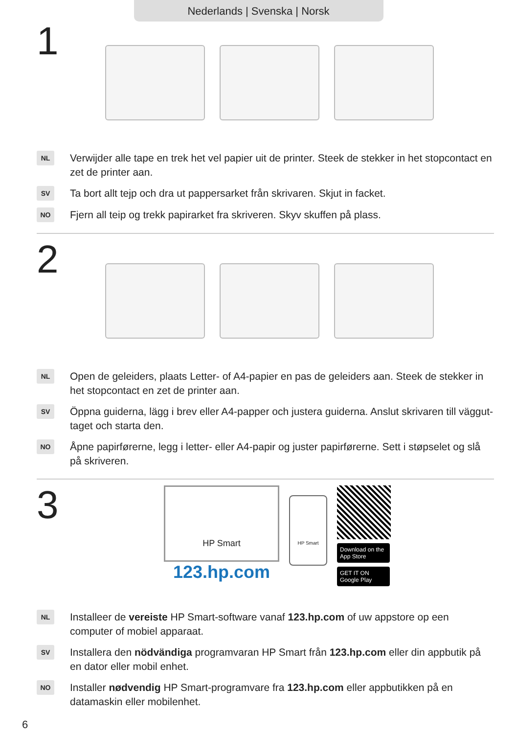Nederlands | Svenska | Norsk
1
NL
Verwijder alle tape en trek het vel papier uit de printer. Steek de stekker in het stopcontact en zet de printer aan.
SV
Ta bort allt tejp och dra ut pappersarket från skrivaren. Skjut in facket.
NO
Fjern all teip og trekk papirarket fra skriveren. Skyv skuffen på plass.
2
NL
Open de geleiders, plaats Letter- of A4-papier en pas de geleiders aan. Steek de stekker in het stopcontact en zet de printer aan.
SV
Öppna guiderna, lägg i brev eller A4-papper och justera guiderna. Anslut skrivaren till väggut- taget och starta den.
NO
Åpne papirførerne, legg i letter- eller A4-papir og juster papirførerne. Sett i støpselet og slå på skriveren.
3
HP Smart
123.hp.com
HP Smart
Download on the App Store
GET IT ON Google Play
NL
Installeer de vereiste HP Smart-software vanaf 123.hp.com of uw appstore op een computer of mobiel apparaat.
SV
Installera den nödvändiga programvaran HP Smart från 123.hp.com eller din appbutik på en dator eller mobil enhet.
NO
Installer nødvendig HP Smart-programvare fra 123.hp.com eller appbutikken på en datamaskin eller mobilenhet.
6